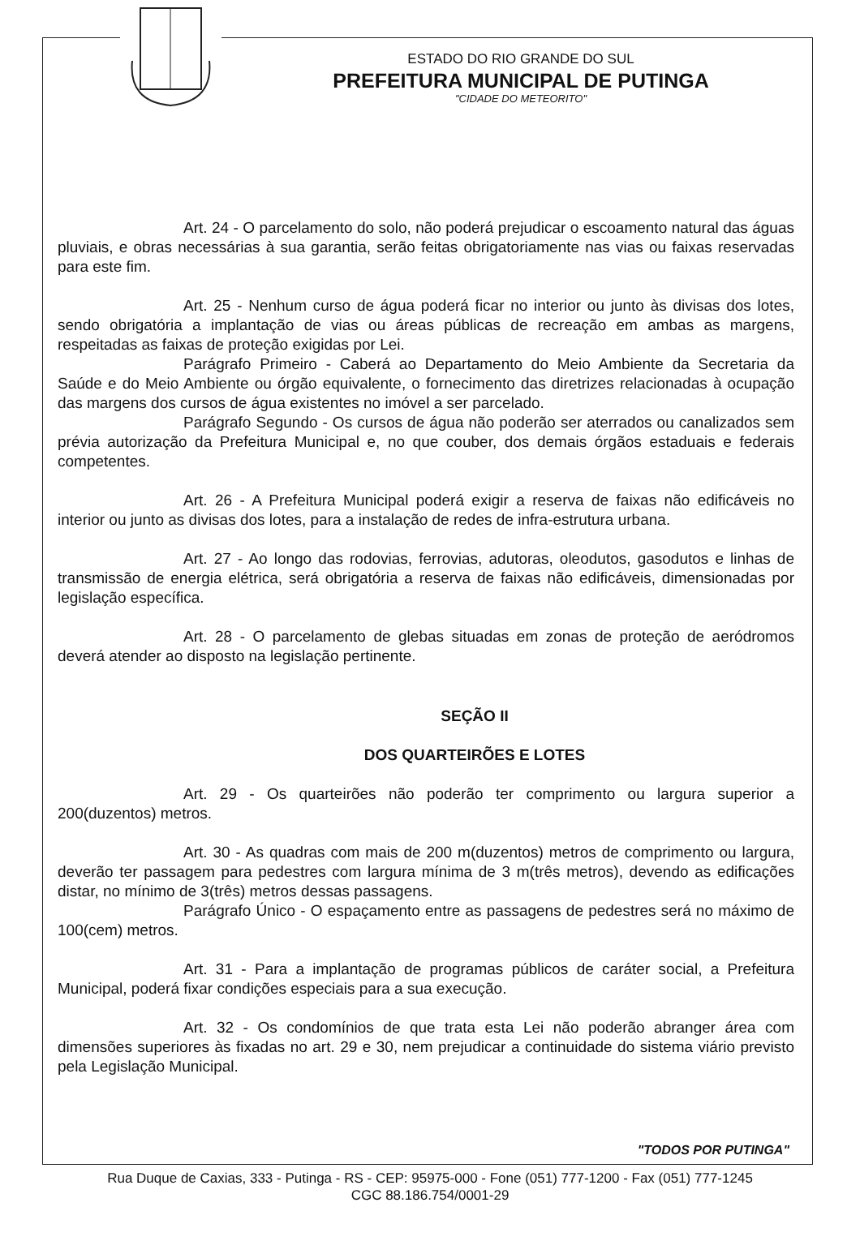ESTADO DO RIO GRANDE DO SUL
PREFEITURA MUNICIPAL DE PUTINGA
"CIDADE DO METEORITO"
Art. 24 - O parcelamento do solo, não poderá prejudicar o escoamento natural das águas pluviais, e obras necessárias à sua garantia, serão feitas obrigatoriamente nas vias ou faixas reservadas para este fim.
Art. 25 - Nenhum curso de água poderá ficar no interior ou junto às divisas dos lotes, sendo obrigatória a implantação de vias ou áreas públicas de recreação em ambas as margens, respeitadas as faixas de proteção exigidas por Lei.
Parágrafo Primeiro - Caberá ao Departamento do Meio Ambiente da Secretaria da Saúde e do Meio Ambiente ou órgão equivalente, o fornecimento das diretrizes relacionadas à ocupação das margens dos cursos de água existentes no imóvel a ser parcelado.
Parágrafo Segundo - Os cursos de água não poderão ser aterrados ou canalizados sem prévia autorização da Prefeitura Municipal e, no que couber, dos demais órgãos estaduais e federais competentes.
Art. 26 - A Prefeitura Municipal poderá exigir a reserva de faixas não edificáveis no interior ou junto as divisas dos lotes, para a instalação de redes de infra-estrutura urbana.
Art. 27 - Ao longo das rodovias, ferrovias, adutoras, oleodutos, gasodutos e linhas de transmissão de energia elétrica, será obrigatória a reserva de faixas não edificáveis, dimensionadas por legislação específica.
Art. 28 - O parcelamento de glebas situadas em zonas de proteção de aeródromos deverá atender ao disposto na legislação pertinente.
SEÇÃO II
DOS QUARTEIRÕES E LOTES
Art. 29 - Os quarteirões não poderão ter comprimento ou largura superior a 200(duzentos) metros.
Art. 30 - As quadras com mais de 200 m(duzentos) metros de comprimento ou largura, deverão ter passagem para pedestres com largura mínima de 3 m(três metros), devendo as edificações distar, no mínimo de 3(três) metros dessas passagens.
Parágrafo Único - O espaçamento entre as passagens de pedestres será no máximo de 100(cem) metros.
Art. 31 - Para a implantação de programas públicos de caráter social, a Prefeitura Municipal, poderá fixar condições especiais para a sua execução.
Art. 32 - Os condomínios de que trata esta Lei não poderão abranger área com dimensões superiores às fixadas no art. 29 e 30, nem prejudicar a continuidade do sistema viário previsto pela Legislação Municipal.
"TODOS POR PUTINGA"
Rua Duque de Caxias, 333 - Putinga - RS - CEP: 95975-000 - Fone (051) 777-1200 - Fax (051) 777-1245
CGC 88.186.754/0001-29